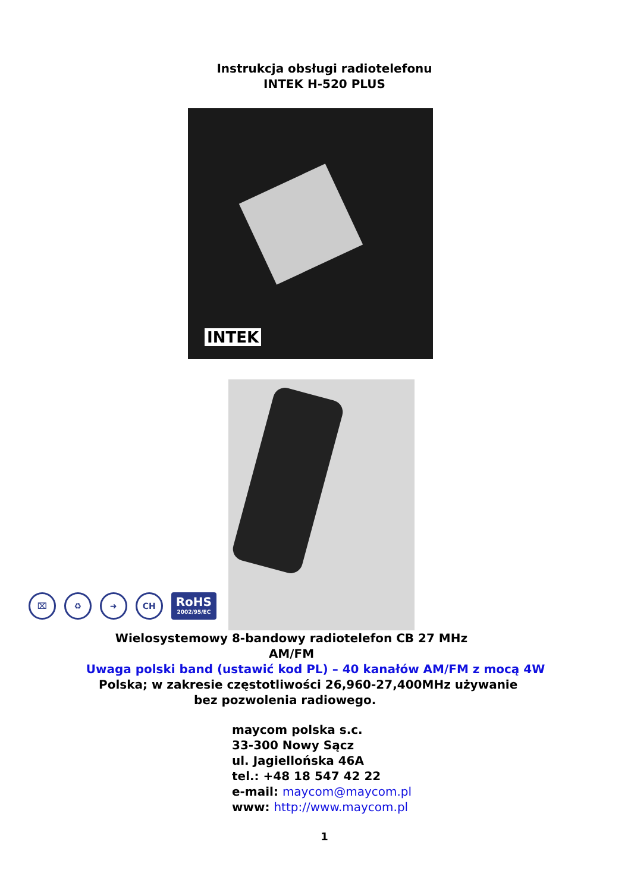Instrukcja obsługi radiotelefonu
INTEK H-520 PLUS
INTEK
⌧
♻
➜
CH
RoHS
2002/95/EC
Wielosystemowy 8-bandowy radiotelefon CB 27 MHz AM/FM
Uwaga polski band (ustawić kod PL) – 40 kanałów AM/FM z mocą 4W
Polska; w zakresie częstotliwości 26,960-27,400MHz używanie
bez pozwolenia radiowego.
maycom polska s.c.
33-300 Nowy Sącz
ul. Jagiellońska 46A
tel.: +48 18 547 42 22
e-mail: maycom@maycom.pl
www: http://www.maycom.pl
1